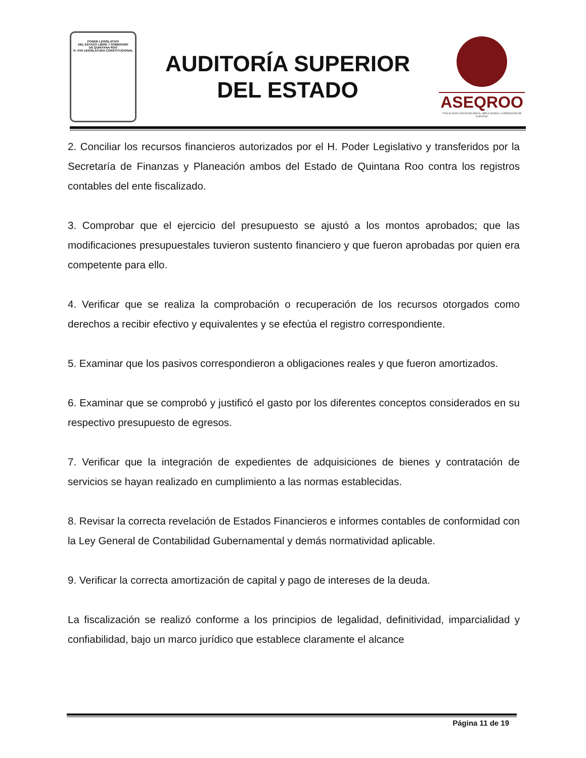PODER LEGISLATIVO
DEL ESTADO LIBRE Y SOBERANO
DE QUINTANA ROO
H. XVII LEGISLATURA CONSTITUCIONAL
AUDITORÍA SUPERIOR
DEL ESTADO
ASEQROO
"FISCALIZAR CON EXCELENCIA, IMPULSANDO LA RENDICIÓN DE CUENTAS"
2. Conciliar los recursos financieros autorizados por el H. Poder Legislativo y transferidos por la Secretaría de Finanzas y Planeación ambos del Estado de Quintana Roo contra los registros contables del ente fiscalizado.
3. Comprobar que el ejercicio del presupuesto se ajustó a los montos aprobados; que las modificaciones presupuestales tuvieron sustento financiero y que fueron aprobadas por quien era competente para ello.
4. Verificar que se realiza la comprobación o recuperación de los recursos otorgados como derechos a recibir efectivo y equivalentes y se efectúa el registro correspondiente.
5. Examinar que los pasivos correspondieron a obligaciones reales y que fueron amortizados.
6. Examinar que se comprobó y justificó el gasto por los diferentes conceptos considerados en su respectivo presupuesto de egresos.
7. Verificar que la integración de expedientes de adquisiciones de bienes y contratación de servicios se hayan realizado en cumplimiento a las normas establecidas.
8. Revisar la correcta revelación de Estados Financieros e informes contables de conformidad con la Ley General de Contabilidad Gubernamental y demás normatividad aplicable.
9. Verificar la correcta amortización de capital y pago de intereses de la deuda.
La fiscalización se realizó conforme a los principios de legalidad, definitividad, imparcialidad y confiabilidad, bajo un marco jurídico que establece claramente el alcance
Página 11 de 19